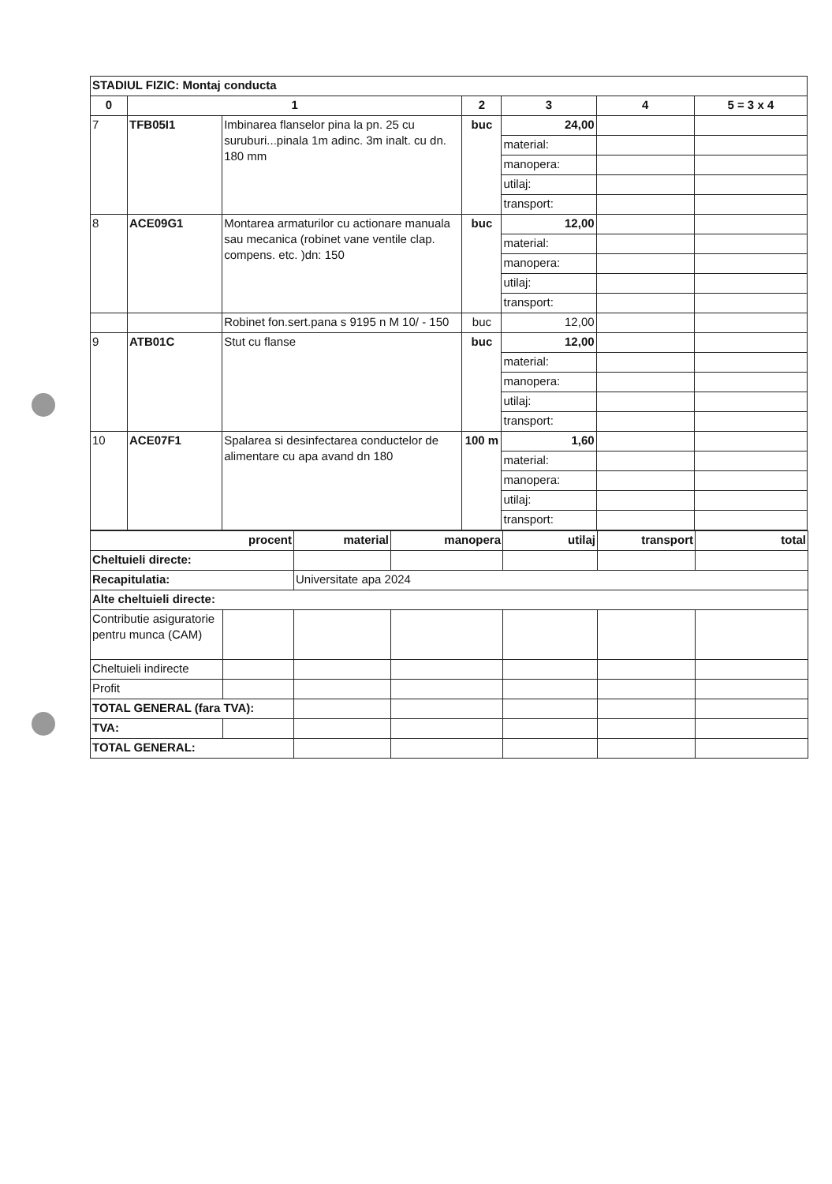| STADIUL FIZIC: Montaj conducta | | | | | | |
| 0 | 1 | | 2 | 3 | 4 | 5 = 3 x 4 |
| 7 | TFB05I1 | Imbinarea flanselor pina la pn. 25 cu suruburi...pinala 1m adinc. 3m inalt. cu dn. 180 mm | buc | 24,00 | | |
| | | | | material: | | |
| | | | | manopera: | | |
| | | | | utilaj: | | |
| | | | | transport: | | |
| 8 | ACE09G1 | Montarea armaturilor cu actionare manuala sau mecanica (robinet vane ventile clap. compens. etc. )dn: 150 | buc | 12,00 | | |
| | | | | material: | | |
| | | | | manopera: | | |
| | | | | utilaj: | | |
| | | | | transport: | | |
| | | Robinet fon.sert.pana s 9195 n M 10/ - 150 | buc | 12,00 | | |
| 9 | ATB01C | Stut cu flanse | buc | 12,00 | | |
| | | | | material: | | |
| | | | | manopera: | | |
| | | | | utilaj: | | |
| | | | | transport: | | |
| 10 | ACE07F1 | Spalarea si desinfectarea conductelor de alimentare cu apa avand dn 180 | 100 m | 1,60 | | |
| | | | | material: | | |
| | | | | manopera: | | |
| | | | | utilaj: | | |
| | | | | transport: | | |
| procent | | material | manopera | utilaj | transport | total |
| Cheltuieli directe: | | | | | | |
| Recapitulatia: | | Universitate apa 2024 | | | | |
| Alte cheltuieli directe: | | | | | | |
| Contributie asiguratorie pentru munca (CAM) | | | | | | |
| Cheltuieli indirecte | | | | | | |
| Profit | | | | | | |
| TOTAL GENERAL (fara TVA): | | | | | | |
| TVA: | | | | | | |
| TOTAL GENERAL: | | | | | | |